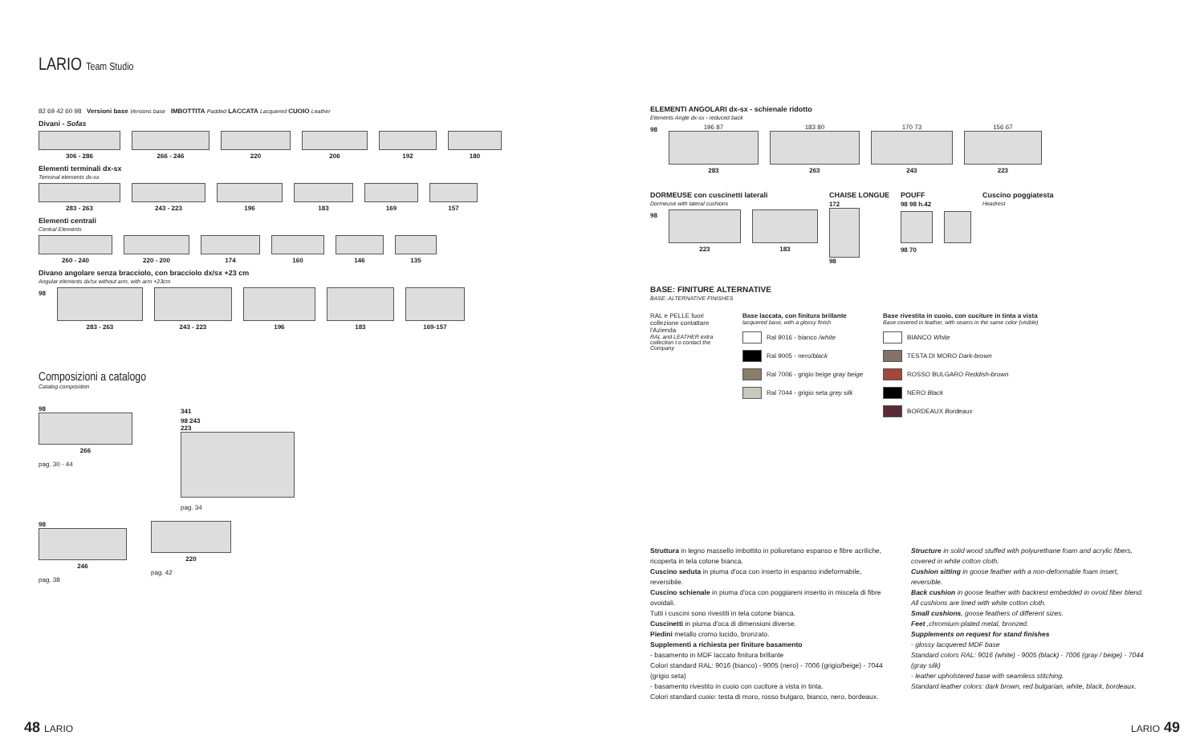LARIO Team Studio
82 69 42 60 98 Versioni base Versions base IMBOTTITA Padded LACCATA Lacquered CUOIO Leather
Divani - Sofas
306 - 286 266 - 246 220 206 192 180
Elementi terminali dx-sx
Terminal elements dx-sx
283 - 263 243 - 223 196 183 169 157
Elementi centrali
Central Elements
260 - 240 220 - 200 174 160 146 135
Divano angolare senza bracciolo, con bracciolo dx/sx +23 cm
Angular elements dx/sx without arm, with arm +23cm
98 283 - 263 243 - 223 196 183 169-157
Composizioni a catalogo
Catalog composition
98
266
pag. 30 - 44
341
98 243
223
pag. 34
98
246
pag. 38
220
pag. 42
48 LARIO
ELEMENTI ANGOLARI dx-sx - schienale ridotto
Elements Angle dx-sx - reduced back
98
196 87
283
183 80
263
170 73
243
156 67
223
DORMEUSE con cuscinetti laterali
Dormeuse with lateral cushions
98 223 183
CHAISE LONGUE
172
98
POUFF
98 98 h.42
98 70
Cuscino poggiatesta
Headrest
BASE: FINITURE ALTERNATIVE
BASE: ALTERNATIVE FINISHES
RAL e PELLE fuori collezione contattare l'Azienda
RAL and LEATHER extra collection t o contact the Company
Base laccata, con finitura brillante
lacquered base, with a glossy finish
Ral 9016 - bianco /white
Ral 9005 - nero/black
Ral 7006 - grigio beige gray beige
Ral 7044 - grigio seta grey silk
Base rivestita in cuoio, con cuciture in tinta a vista
Base covered in leather, with seams in the same color (visible)
BIANCO White
TESTA DI MORO Dark-brown
ROSSO BULGARO Reddish-brown
NERO Black
BORDEAUX Bordeaux
Struttura in legno massello imbottito in poliuretano espanso e fibre acriliche, ricoperta in tela cotone bianca.
Cuscino seduta in piuma d'oca con inserto in espanso indeformabile, reversibile.
Cuscino schienale in piuma d'oca con poggiareni inserito in miscela di fibre ovoidali.
Tutti i cuscini sono rivestiti in tela cotone bianca.
Cuscinetti in piuma d'oca di dimensioni diverse.
Piedini metallo cromo lucido, bronzato.
Supplementi a richiesta per finiture basamento
- basamento in MDF laccato finitura brillante
Colori standard RAL: 9016 (bianco) - 9005 (nero) - 7006 (grigio/beige) - 7044 (grigio seta)
- basamento rivestito in cuoio con cuciture a vista in tinta.
Colori standard cuoio: testa di moro, rosso bulgaro, bianco, nero, bordeaux.
Structure in solid wood stuffed with polyurethane foam and acrylic fibers, covered in white cotton cloth.
Cushion sitting in goose feather with a non-deformable foam insert, reversible.
Back cushion in goose feather with backrest embedded in ovoid fiber blend.
All cushions are lined with white cotton cloth.
Small cushions, goose feathers of different sizes.
Feet ,chromium-plated metal, bronzed.
Supplements on request for stand finishes
- glossy lacquered MDF base
Standard colors RAL: 9016 (white) - 9005 (black) - 7006 (gray / beige) - 7044 (gray silk)
- leather upholstered base with seamless stitching.
Standard leather colors: dark brown, red bulgarian, white, black, bordeaux.
LARIO 49